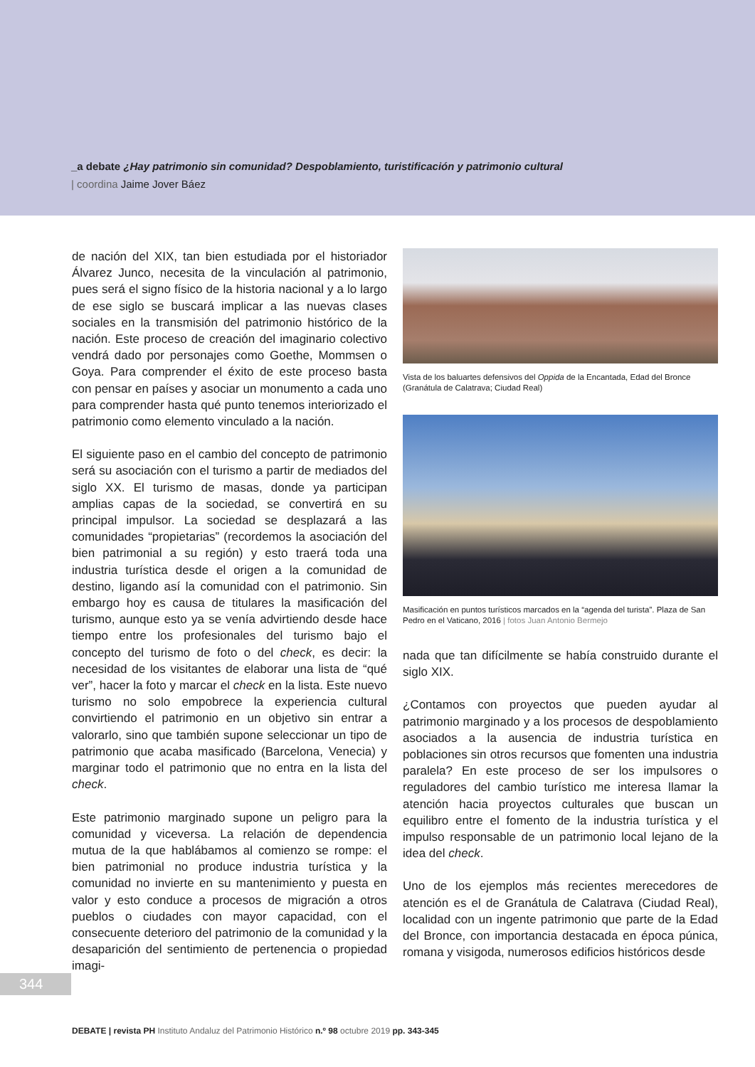_a debate ¿Hay patrimonio sin comunidad? Despoblamiento, turistificación y patrimonio cultural
| coordina Jaime Jover Báez
de nación del XIX, tan bien estudiada por el historiador Álvarez Junco, necesita de la vinculación al patrimonio, pues será el signo físico de la historia nacional y a lo largo de ese siglo se buscará implicar a las nuevas clases sociales en la transmisión del patrimonio histórico de la nación. Este proceso de creación del imaginario colectivo vendrá dado por personajes como Goethe, Mommsen o Goya. Para comprender el éxito de este proceso basta con pensar en países y asociar un monumento a cada uno para comprender hasta qué punto tenemos interiorizado el patrimonio como elemento vinculado a la nación.
El siguiente paso en el cambio del concepto de patrimonio será su asociación con el turismo a partir de mediados del siglo XX. El turismo de masas, donde ya participan amplias capas de la sociedad, se convertirá en su principal impulsor. La sociedad se desplazará a las comunidades “propietarias” (recordemos la asociación del bien patrimonial a su región) y esto traerá toda una industria turística desde el origen a la comunidad de destino, ligando así la comunidad con el patrimonio. Sin embargo hoy es causa de titulares la masificación del turismo, aunque esto ya se venía advirtiendo desde hace tiempo entre los profesionales del turismo bajo el concepto del turismo de foto o del check, es decir: la necesidad de los visitantes de elaborar una lista de “qué ver”, hacer la foto y marcar el check en la lista. Este nuevo turismo no solo empobrece la experiencia cultural convirtiendo el patrimonio en un objetivo sin entrar a valorarlo, sino que también supone seleccionar un tipo de patrimonio que acaba masificado (Barcelona, Venecia) y marginar todo el patrimonio que no entra en la lista del check.
Este patrimonio marginado supone un peligro para la comunidad y viceversa. La relación de dependencia mutua de la que hablábamos al comienzo se rompe: el bien patrimonial no produce industria turística y la comunidad no invierte en su mantenimiento y puesta en valor y esto conduce a procesos de migración a otros pueblos o ciudades con mayor capacidad, con el consecuente deterioro del patrimonio de la comunidad y la desaparición del sentimiento de pertenencia o propiedad imagi-
Vista de los baluartes defensivos del Oppida de la Encantada, Edad del Bronce (Granátula de Calatrava; Ciudad Real)
Masificación en puntos turísticos marcados en la “agenda del turista”. Plaza de San Pedro en el Vaticano, 2016 | fotos Juan Antonio Bermejo
nada que tan difícilmente se había construido durante el siglo XIX.
¿Contamos con proyectos que pueden ayudar al patrimonio marginado y a los procesos de despoblamiento asociados a la ausencia de industria turística en poblaciones sin otros recursos que fomenten una industria paralela? En este proceso de ser los impulsores o reguladores del cambio turístico me interesa llamar la atención hacia proyectos culturales que buscan un equilibro entre el fomento de la industria turística y el impulso responsable de un patrimonio local lejano de la idea del check.
Uno de los ejemplos más recientes merecedores de atención es el de Granátula de Calatrava (Ciudad Real), localidad con un ingente patrimonio que parte de la Edad del Bronce, con importancia destacada en época púnica, romana y visigoda, numerosos edificios históricos desde
344
DEBATE | revista PH Instituto Andaluz del Patrimonio Histórico n.º 98 octubre 2019 pp. 343-345